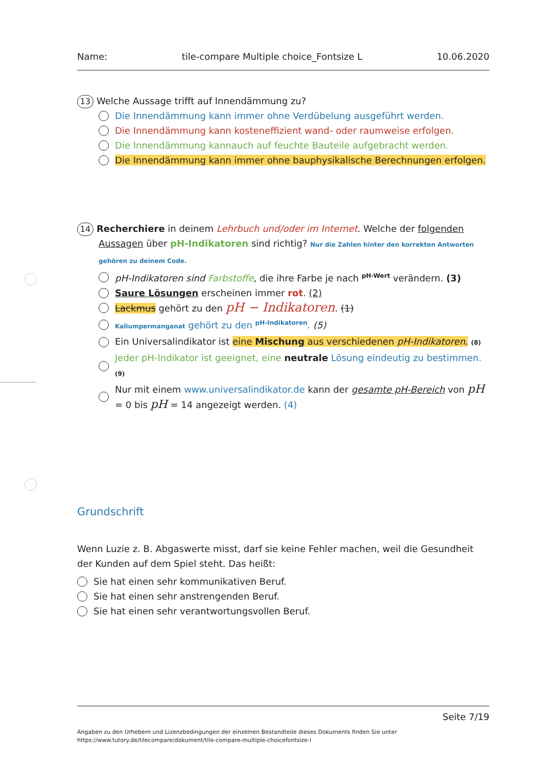Name: tile-compare Multiple choice_Fontsize L 10.06.2020
13 Welche Aussage trifft auf Innendämmung zu?
Die Innendämmung kann immer ohne Verdübelung ausgeführt werden.
Die Innendämmung kann kosteneffizient wand- oder raumweise erfolgen.
Die Innendämmung kannauch auf feuchte Bauteile aufgebracht werden.
Die Innendämmung kann immer ohne bauphysikalische Berechnungen erfolgen.
14 Recherchiere in deinem Lehrbuch und/oder im Internet. Welche der folgenden Aussagen über pH-Indikatoren sind richtig? Nur die Zahlen hinter den korrekten Antworten gehören zu deinem Code.
pH-Indikatoren sind Farbstoffe, die ihre Farbe je nach <sup>pH-Wert</sup> verändern. (3)
Saure Lösungen erscheinen immer rot. (2)
Lackmus gehört zu den pH − Indikatoren. (1)
Kaliumpermanganat gehört zu den <sup>pH-Indikatoren</sup>. (5)
Ein Universalindikator ist eine Mischung aus verschiedenen pH-Indikatoren. (8)
Jeder pH-Indikator ist geeignet, eine neutrale Lösung eindeutig zu bestimmen. (9)
Nur mit einem www.universalindikator.de kann der gesamte pH-Bereich von pH = 0 bis pH = 14 angezeigt werden. (4)
Grundschrift
Wenn Luzie z. B. Abgaswerte misst, darf sie keine Fehler machen, weil die Gesundheit der Kunden auf dem Spiel steht. Das heißt:
Sie hat einen sehr kommunikativen Beruf.
Sie hat einen sehr anstrengenden Beruf.
Sie hat einen sehr verantwortungsvollen Beruf.
Seite 7/19
Angaben zu den Urhebern und Lizenzbedingungen der einzelnen Bestandteile dieses Dokuments finden Sie unter
https://www.tutory.de/tilecompare/dokument/tile-compare-multiple-choicefontsize-l